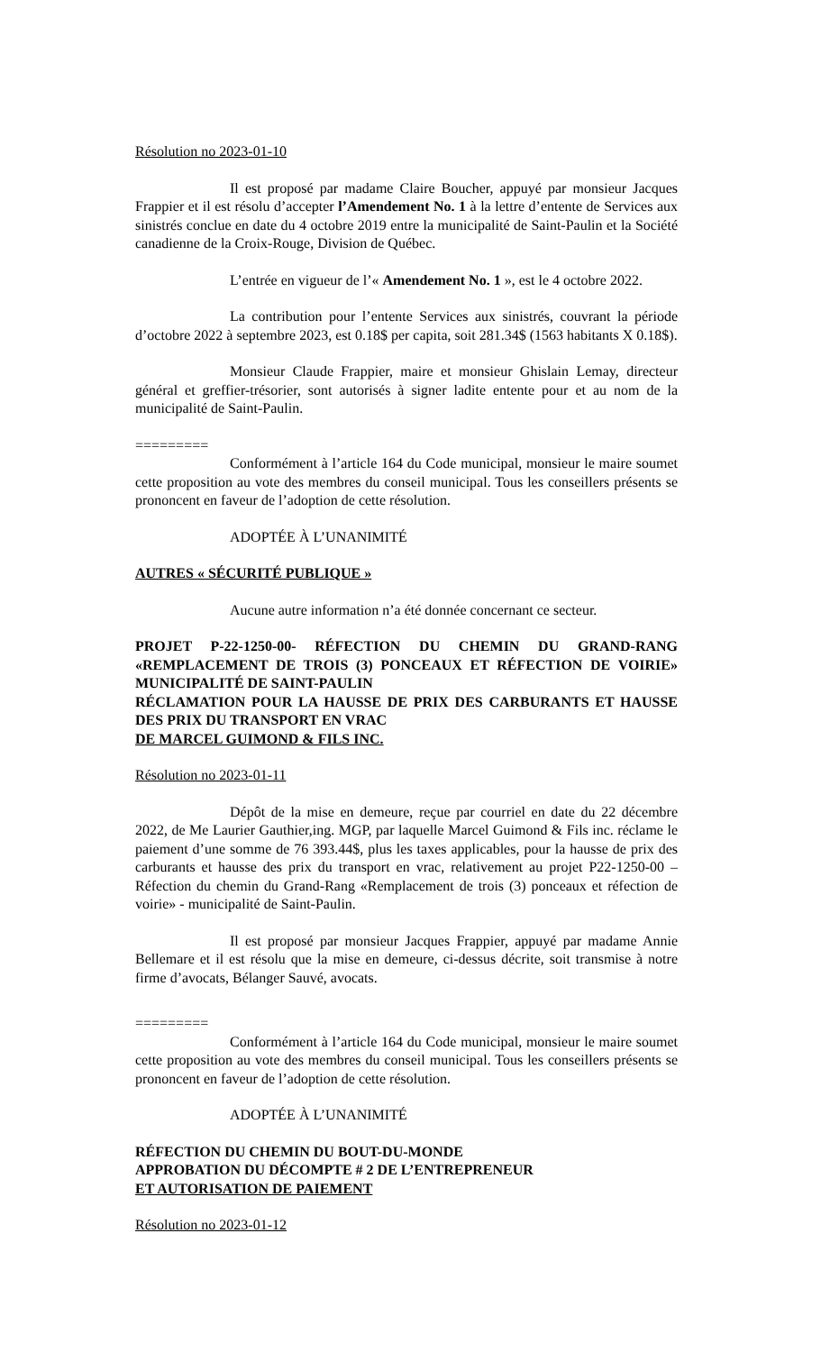Résolution no 2023-01-10
Il est proposé par madame Claire Boucher, appuyé par monsieur Jacques Frappier et il est résolu d’accepter l’Amendement No. 1 à la lettre d’entente de Services aux sinistrés conclue en date du 4 octobre 2019 entre la municipalité de Saint-Paulin et la Société canadienne de la Croix-Rouge, Division de Québec.
L’entrée en vigueur de l’« Amendement No. 1 », est le 4 octobre 2022.
La contribution pour l’entente Services aux sinistrés, couvrant la période d’octobre 2022 à septembre 2023, est 0.18$ per capita, soit 281.34$ (1563 habitants X 0.18$).
Monsieur Claude Frappier, maire et monsieur Ghislain Lemay, directeur général et greffier-trésorier, sont autorisés à signer ladite entente pour et au nom de la municipalité de Saint-Paulin.
=========
Conformément à l’article 164 du Code municipal, monsieur le maire soumet cette proposition au vote des membres du conseil municipal. Tous les conseillers présents se prononcent en faveur de l’adoption de cette résolution.
ADOPTÉE À L’UNANIMITÉ
AUTRES « SÉCURITÉ PUBLIQUE »
Aucune autre information n’a été donnée concernant ce secteur.
PROJET P-22-1250-00- RÉFECTION DU CHEMIN DU GRAND-RANG «REMPLACEMENT DE TROIS (3) PONCEAUX ET RÉFECTION DE VOIRIE» MUNICIPALITÉ DE SAINT-PAULIN
RÉCLAMATION POUR LA HAUSSE DE PRIX DES CARBURANTS ET HAUSSE DES PRIX DU TRANSPORT EN VRAC
DE MARCEL GUIMOND & FILS INC.
Résolution no 2023-01-11
Dépôt de la mise en demeure, reçue par courriel en date du 22 décembre 2022, de Me Laurier Gauthier,ing. MGP, par laquelle Marcel Guimond & Fils inc. réclame le paiement d’une somme de 76 393.44$, plus les taxes applicables, pour la hausse de prix des carburants et hausse des prix du transport en vrac, relativement au projet P22-1250-00 – Réfection du chemin du Grand-Rang «Remplacement de trois (3) ponceaux et réfection de voirie» - municipalité de Saint-Paulin.
Il est proposé par monsieur Jacques Frappier, appuyé par madame Annie Bellemare et il est résolu que la mise en demeure, ci-dessus décrite, soit transmise à notre firme d’avocats, Bélanger Sauvé, avocats.
=========
Conformément à l’article 164 du Code municipal, monsieur le maire soumet cette proposition au vote des membres du conseil municipal. Tous les conseillers présents se prononcent en faveur de l’adoption de cette résolution.
ADOPTÉE À L’UNANIMITÉ
RÉFECTION DU CHEMIN DU BOUT-DU-MONDE
APPROBATION DU DÉCOMPTE # 2 DE L’ENTREPRENEUR
ET AUTORISATION DE PAIEMENT
Résolution no 2023-01-12